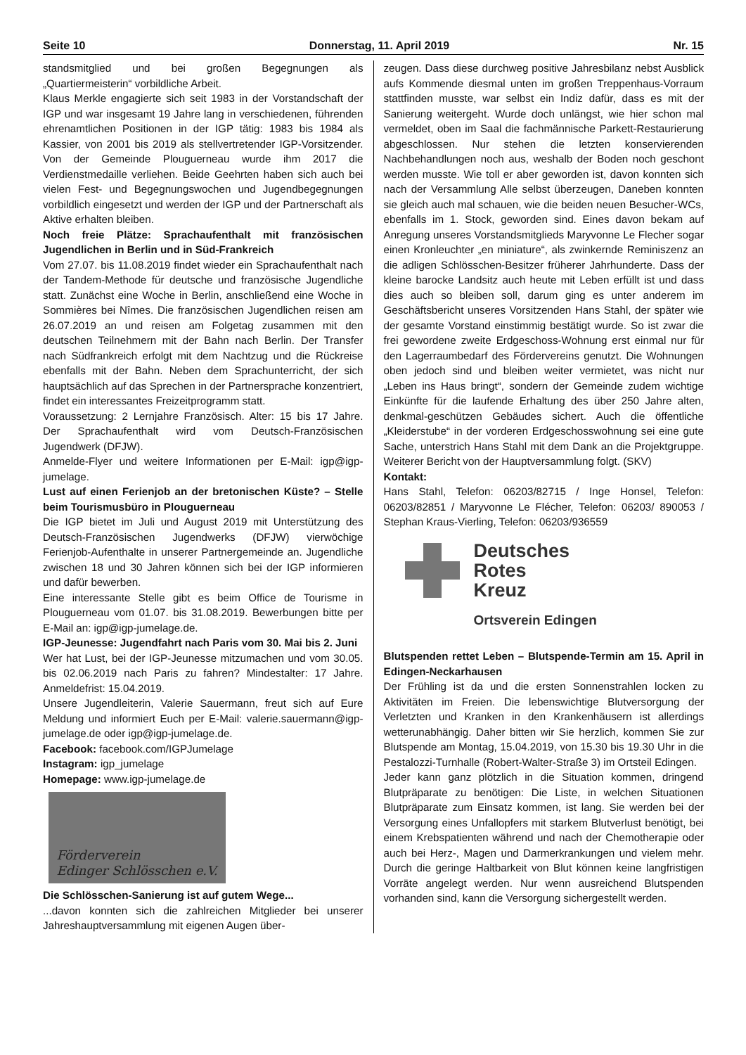Seite 10 Donnerstag, 11. April 2019 Nr. 15
standsmitglied und bei großen Begegnungen als „Quartiermeisterin“ vorbildliche Arbeit.
Klaus Merkle engagierte sich seit 1983 in der Vorstandschaft der IGP und war insgesamt 19 Jahre lang in verschiedenen, führenden ehrenamtlichen Positionen in der IGP tätig: 1983 bis 1984 als Kassier, von 2001 bis 2019 als stellvertretender IGP-Vorsitzender. Von der Gemeinde Plouguerneau wurde ihm 2017 die Verdienstmedaille verliehen. Beide Geehrten haben sich auch bei vielen Fest- und Begegnungswochen und Jugendbegegnungen vorbildlich eingesetzt und werden der IGP und der Partnerschaft als Aktive erhalten bleiben.
Noch freie Plätze: Sprachaufenthalt mit französischen Jugendlichen in Berlin und in Süd-Frankreich
Vom 27.07. bis 11.08.2019 findet wieder ein Sprachaufenthalt nach der Tandem-Methode für deutsche und französische Jugendliche statt. Zunächst eine Woche in Berlin, anschließend eine Woche in Sommières bei Nîmes. Die französischen Jugendlichen reisen am 26.07.2019 an und reisen am Folgetag zusammen mit den deutschen Teilnehmern mit der Bahn nach Berlin. Der Transfer nach Südfrankreich erfolgt mit dem Nachtzug und die Rückreise ebenfalls mit der Bahn. Neben dem Sprachunterricht, der sich hauptsächlich auf das Sprechen in der Partnersprache konzentriert, findet ein interessantes Freizeitprogramm statt.
Voraussetzung: 2 Lernjahre Französisch. Alter: 15 bis 17 Jahre. Der Sprachaufenthalt wird vom Deutsch-Französischen Jugendwerk (DFJW).
Anmelde-Flyer und weitere Informationen per E-Mail: igp@igp-jumelage.
Lust auf einen Ferienjob an der bretonischen Küste? – Stelle beim Tourismusbüro in Plouguerneau
Die IGP bietet im Juli und August 2019 mit Unterstützung des Deutsch-Französischen Jugendwerks (DFJW) vierwöchige Ferienjob-Aufenthalte in unserer Partnergemeinde an. Jugendliche zwischen 18 und 30 Jahren können sich bei der IGP informieren und dafür bewerben.
Eine interessante Stelle gibt es beim Office de Tourisme in Plouguerneau vom 01.07. bis 31.08.2019. Bewerbungen bitte per E-Mail an: igp@igp-jumelage.de.
IGP-Jeunesse: Jugendfahrt nach Paris vom 30. Mai bis 2. Juni
Wer hat Lust, bei der IGP-Jeunesse mitzumachen und vom 30.05. bis 02.06.2019 nach Paris zu fahren? Mindestalter: 17 Jahre. Anmeldefrist: 15.04.2019.
Unsere Jugendleiterin, Valerie Sauermann, freut sich auf Eure Meldung und informiert Euch per E-Mail: valerie.sauermann@igp-jumelage.de oder igp@igp-jumelage.de.
Facebook: facebook.com/IGPJumelage
Instagram: igp_jumelage
Homepage: www.igp-jumelage.de
Förderverein
Edinger Schlösschen e.V.
Die Schlösschen-Sanierung ist auf gutem Wege...
...davon konnten sich die zahlreichen Mitglieder bei unserer Jahreshauptversammlung mit eigenen Augen über-
zeugen. Dass diese durchweg positive Jahresbilanz nebst Ausblick aufs Kommende diesmal unten im großen Treppenhaus-Vorraum stattfinden musste, war selbst ein Indiz dafür, dass es mit der Sanierung weitergeht. Wurde doch unlängst, wie hier schon mal vermeldet, oben im Saal die fachmännische Parkett-Restaurierung abgeschlossen. Nur stehen die letzten konservierenden Nachbehandlungen noch aus, weshalb der Boden noch geschont werden musste. Wie toll er aber geworden ist, davon konnten sich nach der Versammlung Alle selbst überzeugen, Daneben konnten sie gleich auch mal schauen, wie die beiden neuen Besucher-WCs, ebenfalls im 1. Stock, geworden sind. Eines davon bekam auf Anregung unseres Vorstandsmitglieds Maryvonne Le Flecher sogar einen Kronleuchter „en miniature“, als zwinkernde Reminiszenz an die adligen Schlösschen-Besitzer früherer Jahrhunderte. Dass der kleine barocke Landsitz auch heute mit Leben erfüllt ist und dass dies auch so bleiben soll, darum ging es unter anderem im Geschäftsbericht unseres Vorsitzenden Hans Stahl, der später wie der gesamte Vorstand einstimmig bestätigt wurde. So ist zwar die frei gewordene zweite Erdgeschoss-Wohnung erst einmal nur für den Lagerraumbedarf des Fördervereins genutzt. Die Wohnungen oben jedoch sind und bleiben weiter vermietet, was nicht nur „Leben ins Haus bringt“, sondern der Gemeinde zudem wichtige Einkünfte für die laufende Erhaltung des über 250 Jahre alten, denkmal-geschützen Gebäudes sichert. Auch die öffentliche „Kleiderstube“ in der vorderen Erdgeschosswohnung sei eine gute Sache, unterstrich Hans Stahl mit dem Dank an die Projektgruppe. Weiterer Bericht von der Hauptversammlung folgt. (SKV)
Kontakt:
Hans Stahl, Telefon: 06203/82715 / Inge Honsel, Telefon: 06203/82851 / Maryvonne Le Flécher, Telefon: 06203/ 890053 / Stephan Kraus-Vierling, Telefon: 06203/936559
Deutsches
Rotes
Kreuz
Ortsverein Edingen
Blutspenden rettet Leben – Blutspende-Termin am 15. April in Edingen-Neckarhausen
Der Frühling ist da und die ersten Sonnenstrahlen locken zu Aktivitäten im Freien. Die lebenswichtige Blutversorgung der Verletzten und Kranken in den Krankenhäusern ist allerdings wetterunabhängig. Daher bitten wir Sie herzlich, kommen Sie zur Blutspende am Montag, 15.04.2019, von 15.30 bis 19.30 Uhr in die Pestalozzi-Turnhalle (Robert-Walter-Straße 3) im Ortsteil Edingen.
Jeder kann ganz plötzlich in die Situation kommen, dringend Blutpräparate zu benötigen: Die Liste, in welchen Situationen Blutpräparate zum Einsatz kommen, ist lang. Sie werden bei der Versorgung eines Unfallopfers mit starkem Blutverlust benötigt, bei einem Krebspatienten während und nach der Chemotherapie oder auch bei Herz-, Magen und Darmerkrankungen und vielem mehr. Durch die geringe Haltbarkeit von Blut können keine langfristigen Vorräte angelegt werden. Nur wenn ausreichend Blutspenden vorhanden sind, kann die Versorgung sichergestellt werden.